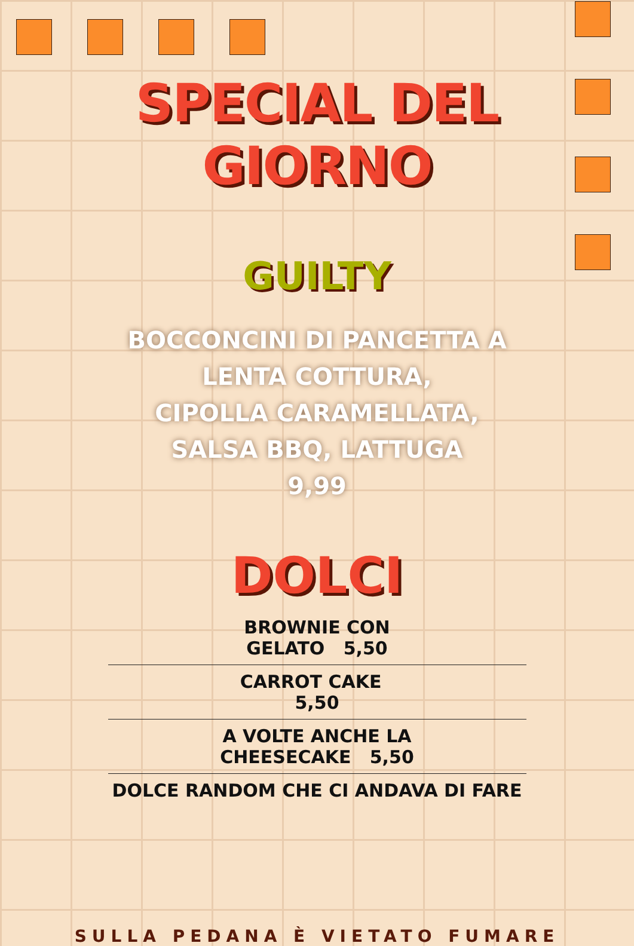SPECIAL DEL
GIORNO
GUILTY
BOCCONCINI DI PANCETTA A
LENTA COTTURA,
CIPOLLA CARAMELLATA,
SALSA BBQ, LATTUGA
9,99
DOLCI
BROWNIE CON GELATO 5,50
CARROT CAKE 5,50
A VOLTE ANCHE LA CHEESECAKE 5,50
DOLCE RANDOM CHE CI ANDAVA DI FARE
SULLA PEDANA È VIETATO FUMARE